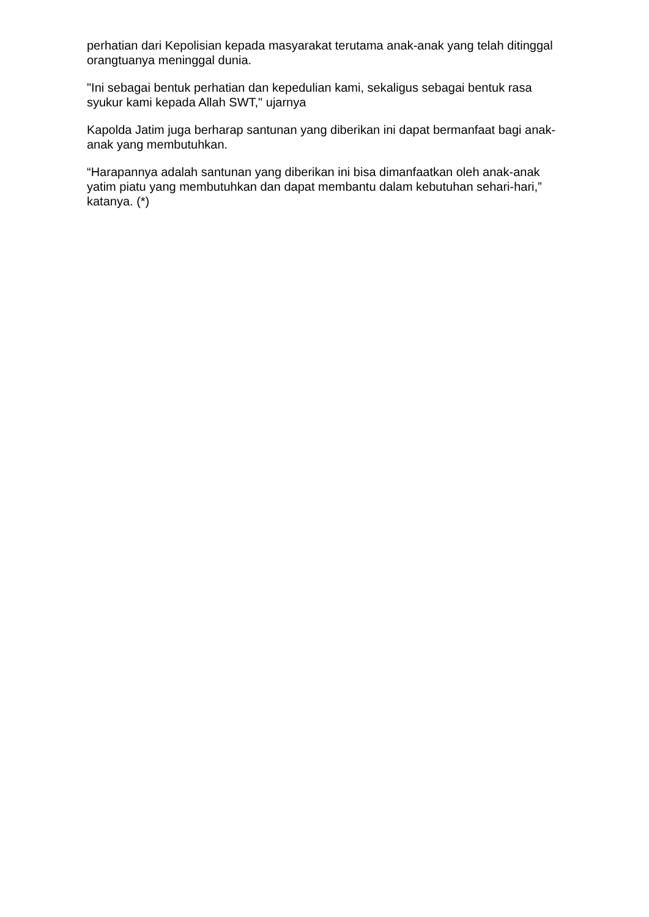perhatian dari Kepolisian kepada masyarakat terutama anak-anak yang telah ditinggal orangtuanya meninggal dunia.
"Ini sebagai bentuk perhatian dan kepedulian kami, sekaligus sebagai bentuk rasa syukur kami kepada Allah SWT," ujarnya
Kapolda Jatim juga berharap santunan yang diberikan ini dapat bermanfaat bagi anak-anak yang membutuhkan.
“Harapannya adalah santunan yang diberikan ini bisa dimanfaatkan oleh anak-anak yatim piatu yang membutuhkan dan dapat membantu dalam kebutuhan sehari-hari,” katanya. (*)